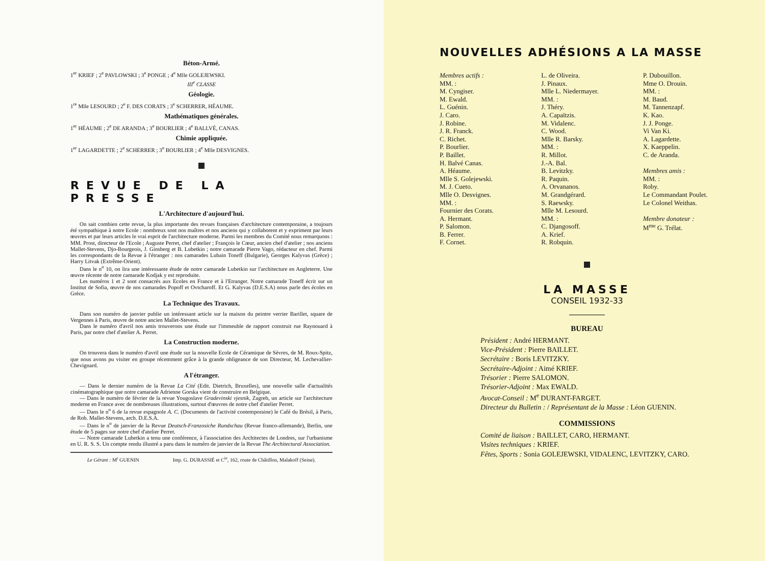Béton-Armé.
1<sup>er</sup> KRIEF ; 2<sup>e</sup> PAVLOWSKI ; 3<sup>e</sup> PONGE ; 4<sup>e</sup> Mlle GOLEJEWSKI.
III<sup>e</sup> CLASSE
Géologie.
1<sup>re</sup> Mlle LESOURD ; 2<sup>e</sup> F. DES CORATS ; 3<sup>e</sup> SCHERRER, HÉAUME.
Mathématiques générales.
1<sup>er</sup> HÉAUME ; 2<sup>e</sup> DE ARANDA ; 3<sup>e</sup> BOURLIER ; 4<sup>e</sup> BALLVÉ, CANAS.
Chimie appliquée.
1<sup>er</sup> LAGARDETTE ; 2<sup>e</sup> SCHERRER ; 3<sup>e</sup> BOURLIER ; 4<sup>e</sup> Mlle DESVIGNES.
REVUE DE LA PRESSE
L'Architecture d'aujourd'hui.
On sait combien cette revue, la plus importante des revues françaises d'architecture contemporaine, a toujours été sympathique à notre Ecole : nombreux sont nos maîtres et nos anciens qui y collaborent et y expriment par leurs œuvres et par leurs articles le vrai esprit de l'architecture moderne. Parmi les membres du Comité nous remarquons : MM. Prost, directeur de l'Ecole ; Auguste Perret, chef d'atelier ; François le Cœur, ancien chef d'atelier ; nos anciens Mallet-Stevens, Djo-Bourgeois, J. Ginsberg et B. Lubetkin ; notre camarade Pierre Vago, rédacteur en chef. Parmi les correspondants de la Revue à l'étranger : nos camarades Lubain Toneff (Bulgarie), Georges Kalyvas (Grèce) ; Harry Litvak (Extrême-Orient).
Dans le n<sup>o</sup> 10, on lira une intéressante étude de notre camarade Lubetkin sur l'architecture en Angleterre. Une œuvre récente de notre camarade Kodjak y est reproduite.
Les numéros 1 et 2 sont consacrés aux Ecoles en France et à l'Etranger. Notre camarade Toneff écrit sur un Institut de Sofia, œuvre de nos camarades Popoff et Ovtcharoff. Et G. Kalyvas (D.E.S.A) nous parle des écoles en Grèce.
La Technique des Travaux.
Dans son numéro de janvier publie un intéressant article sur la maison du peintre verrier Barillet, square de Vergennes à Paris, œuvre de notre ancien Mallet-Stevens.
Dans le numéro d'avril nos amis trouverons une étude sur l'immeuble de rapport construit rue Raynouard à Paris, par notre chef d'atelier A. Perret.
La Construction moderne.
On trouvera dans le numéro d'avril une étude sur la nouvelle Ecole de Céramique de Sèvres, de M. Roux-Spitz, que nous avons pu visiter en groupe récemment grâce à la grande obligeance de son Directeur, M. Lechevallier-Chevignard.
A l'étranger.
— Dans le dernier numéro de la Revue La Cité (Edit. Dietrich, Bruxelles), une nouvelle salle d'actualités cinématographique que notre camarade Adrienne Gorska vient de construire en Belgique.
— Dans le numéro de février de la revue Yougoslave Gradevinski vjesnik, Zagreb, un article sur l'architecture moderne en France avec de nombreuses illustrations, surtout d'œuvres de notre chef d'atelier Perret.
— Dans le n<sup>o</sup> 6 de la revue espagnole A. C. (Documents de l'activité contemporaine) le Café du Brésil, à Paris, de Rob. Mallet-Stevens, arch. D.E.S.A.
— Dans le n<sup>o</sup> de janvier de la Revue Deutsch-Franzosiche Rundschau (Revue franco-allemande), Berlin, une étude de 5 pages sur notre chef d'atelier Perret.
— Notre camarade Lubetkin a tenu une conférence, à l'association des Architectes de Londres, sur l'urbanisme en U. R. S. S. Un compte rendu illustré a paru dans le numéro de janvier de la Revue The Architectural Association.
Le Gérant : M<sup>r</sup> GUENIN Imp. G. DURASSIÉ et C<sup>ie</sup>, 162, route de Châtillon, Malakoff (Seine).
NOUVELLES ADHÉSIONS A LA MASSE
Membres actifs :
MM. :
M. Cyngiser.
M. Ewald.
L. Guénin.
J. Caro.
J. Robine.
J. R. Franck.
C. Richet.
P. Bourlier.
P. Baillet.
H. Balvé Canas.
A. Héaume.
Mlle S. Golejewski.
M. J. Cueto.
Mlle O. Desvignes.
MM. :
Fournier des Corats.
A. Hermant.
P. Salomon.
B. Ferrer.
F. Cornet.
L. de Oliveira.
J. Pinaux.
Mlle L. Niedermayer.
MM. :
J. Théry.
A. Capaïtzis.
M. Vidalenc.
C. Wood.
Mlle R. Barsky.
MM. :
R. Millot.
J.-A. Bal.
B. Levitzky.
R. Paquin.
A. Orvananos.
M. Grandgérard.
S. Raewsky.
Mlle M. Lesourd.
MM. :
C. Djangosoff.
A. Krief.
R. Robquin.
P. Dubouillon.
Mme O. Drouin.
MM. :
M. Baud.
M. Tannenzapf.
K. Kao.
J. J. Ponge.
Vi Van Ki.
A. Lagardette.
X. Kaeppelin.
C. de Aranda.
Membres amis :
MM. :
Roby.
Le Commandant Poulet.
Le Colonel Weithas.
Membre donateur :
M<sup>me</sup> G. Trélat.
LA MASSE
CONSEIL 1932-33
BUREAU
Président : André HERMANT.
Vice-Président : Pierre BAILLET.
Secrétaire : Boris LEVITZKY.
Secrétaire-Adjoint : Aimé KRIEF.
Trésorier : Pierre SALOMON.
Trésorier-Adjoint : Max EWALD.
Avocat-Conseil : M<sup>e</sup> DURANT-FARGET.
Directeur du Bulletin : / Représentant de la Masse : Léon GUENIN.
COMMISSIONS
Comité de liaison : BAILLET, CARO, HERMANT.
Visites techniques : KRIEF.
Fêtes, Sports : Sonia GOLEJEWSKI, VIDALENC, LEVITZKY, CARO.